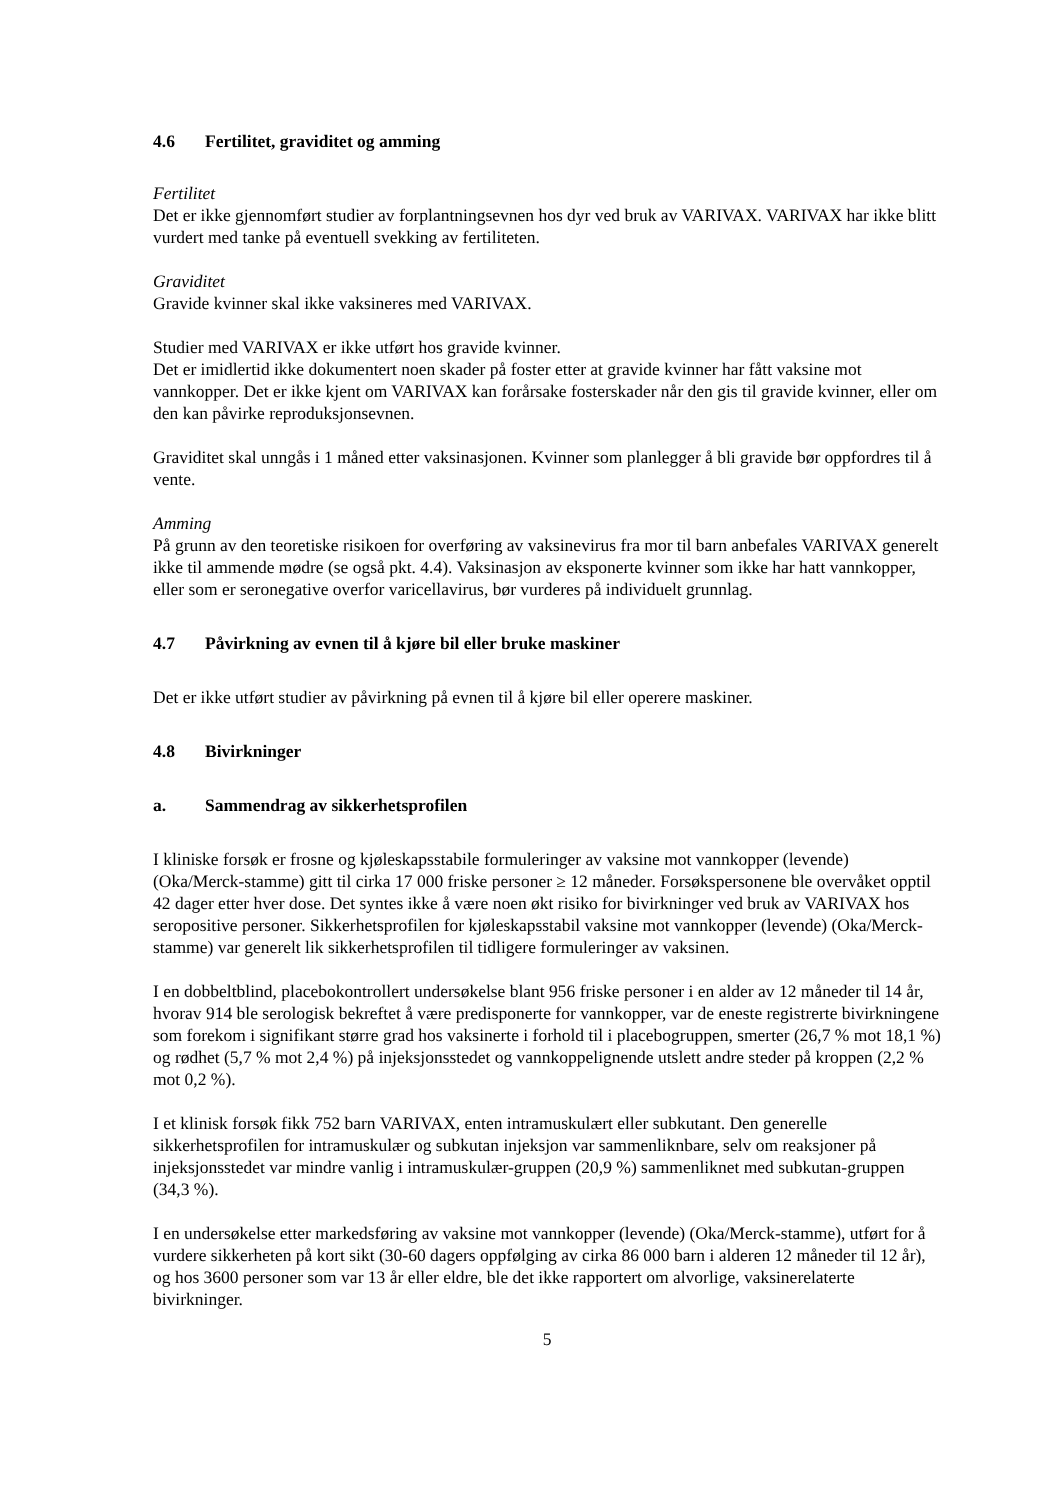4.6 Fertilitet, graviditet og amming
Fertilitet
Det er ikke gjennomført studier av forplantningsevnen hos dyr ved bruk av VARIVAX. VARIVAX har ikke blitt vurdert med tanke på eventuell svekking av fertiliteten.
Graviditet
Gravide kvinner skal ikke vaksineres med VARIVAX.
Studier med VARIVAX er ikke utført hos gravide kvinner.
Det er imidlertid ikke dokumentert noen skader på foster etter at gravide kvinner har fått vaksine mot vannkopper. Det er ikke kjent om VARIVAX kan forårsake fosterskader når den gis til gravide kvinner, eller om den kan påvirke reproduksjonsevnen.
Graviditet skal unngås i 1 måned etter vaksinasjonen. Kvinner som planlegger å bli gravide bør oppfordres til å vente.
Amming
På grunn av den teoretiske risikoen for overføring av vaksinevirus fra mor til barn anbefales VARIVAX generelt ikke til ammende mødre (se også pkt. 4.4). Vaksinasjon av eksponerte kvinner som ikke har hatt vannkopper, eller som er seronegative overfor varicellavirus, bør vurderes på individuelt grunnlag.
4.7 Påvirkning av evnen til å kjøre bil eller bruke maskiner
Det er ikke utført studier av påvirkning på evnen til å kjøre bil eller operere maskiner.
4.8 Bivirkninger
a. Sammendrag av sikkerhetsprofilen
I kliniske forsøk er frosne og kjøleskapsstabile formuleringer av vaksine mot vannkopper (levende) (Oka/Merck-stamme) gitt til cirka 17 000 friske personer ≥ 12 måneder. Forsøkspersonene ble overvåket opptil 42 dager etter hver dose. Det syntes ikke å være noen økt risiko for bivirkninger ved bruk av VARIVAX hos seropositive personer. Sikkerhetsprofilen for kjøleskapsstabil vaksine mot vannkopper (levende) (Oka/Merck-stamme) var generelt lik sikkerhetsprofilen til tidligere formuleringer av vaksinen.
I en dobbeltblind, placebokontrollert undersøkelse blant 956 friske personer i en alder av 12 måneder til 14 år, hvorav 914 ble serologisk bekreftet å være predisponerte for vannkopper, var de eneste registrerte bivirkningene som forekom i signifikant større grad hos vaksinerte i forhold til i placebogruppen, smerter (26,7 % mot 18,1 %) og rødhet (5,7 % mot 2,4 %) på injeksjonsstedet og vannkoppelignende utslett andre steder på kroppen (2,2 % mot 0,2 %).
I et klinisk forsøk fikk 752 barn VARIVAX, enten intramuskulært eller subkutant. Den generelle sikkerhetsprofilen for intramuskulær og subkutan injeksjon var sammenliknbare, selv om reaksjoner på injeksjonsstedet var mindre vanlig i intramuskulær-gruppen (20,9 %) sammenliknet med subkutan-gruppen (34,3 %).
I en undersøkelse etter markedsføring av vaksine mot vannkopper (levende) (Oka/Merck-stamme), utført for å vurdere sikkerheten på kort sikt (30-60 dagers oppfølging av cirka 86 000 barn i alderen 12 måneder til 12 år), og hos 3600 personer som var 13 år eller eldre, ble det ikke rapportert om alvorlige, vaksinerelaterte bivirkninger.
5